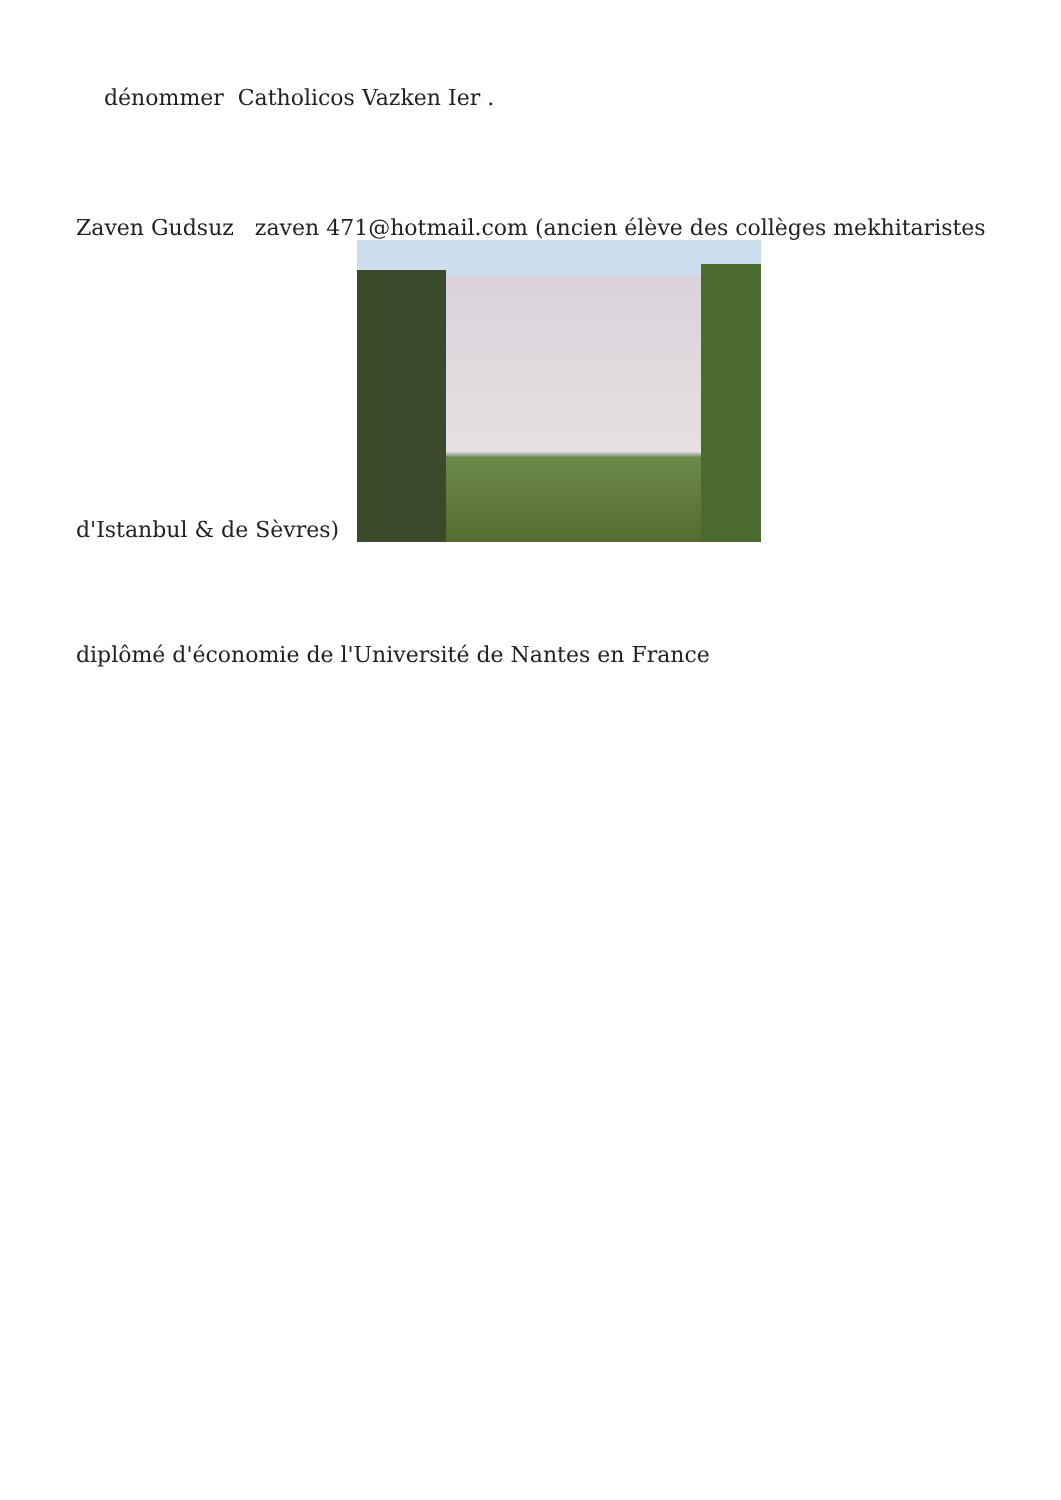dénommer Catholicos Vazken Ier .
Zaven Gudsuz zaven 471@hotmail.com (ancien élève des collèges mekhitaristes
d'Istanbul & de Sèvres)
diplômé d'économie de l'Université de Nantes en France